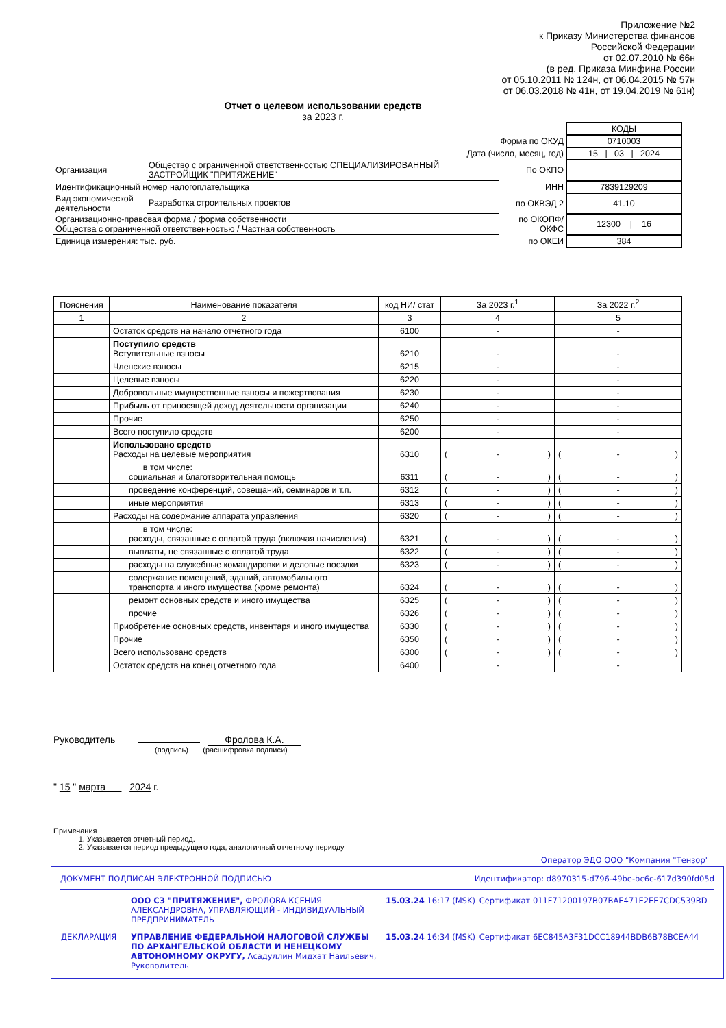Приложение №2
к Приказу Министерства финансов
Российской Федерации
от 02.07.2010 № 66н
(в ред. Приказа Минфина России
от 05.10.2011 № 124н, от 06.04.2015 № 57н
от 06.03.2018 № 41н, от 19.04.2019 № 61н)
Отчет о целевом использовании средств
за 2023 г.
| | | | КОДЫ |
| Форма по ОКУД | | | 0710003 |
| Дата (число, месяц, год) | | | 15 / 03 / 2024 |
| Организация | Общество с ограниченной ответственностью СПЕЦИАЛИЗИРОВАННЫЙ ЗАСТРОЙЩИК "ПРИТЯЖЕНИЕ" | По ОКПО | |
| Идентификационный номер налогоплательщика | | ИНН | 7839129209 |
| Вид экономической деятельности | Разработка строительных проектов | по ОКВЭД 2 | 41.10 |
| Организационно-правовая форма / форма собственности Общества с ограниченной ответственностью / Частная собственность | | по ОКОПФ/ ОКФС | 12300 / 16 |
| Единица измерения: тыс. руб. | | по ОКЕИ | 384 |
| Пояснения | Наименование показателя | код НИ/ стат | За 2023 г.<sup>1</sup> | За 2022 г.<sup>2</sup> |
| --- | --- | --- | --- | --- |
| 1 | 2 | 3 | 4 | 5 |
| | Остаток средств на начало отчетного года | 6100 | - | - |
| | Поступило средств Вступительные взносы | 6210 | - | - |
| | Членские взносы | 6215 | - | - |
| | Целевые взносы | 6220 | - | - |
| | Добровольные имущественные взносы и пожертвования | 6230 | - | - |
| | Прибыль от приносящей доход деятельности организации | 6240 | - | - |
| | Прочие | 6250 | - | - |
| | Всего поступило средств | 6200 | - | - |
| | Использовано средств Расходы на целевые мероприятия | 6310 | ( - ) | ( - ) |
| | в том числе: социальная и благотворительная помощь | 6311 | ( - ) | ( - ) |
| | проведение конференций, совещаний, семинаров и т.п. | 6312 | ( - ) | ( - ) |
| | иные мероприятия | 6313 | ( - ) | ( - ) |
| | Расходы на содержание аппарата управления | 6320 | ( - ) | ( - ) |
| | в том числе: расходы, связанные с оплатой труда (включая начисления) | 6321 | ( - ) | ( - ) |
| | выплаты, не связанные с оплатой труда | 6322 | ( - ) | ( - ) |
| | расходы на служебные командировки и деловые поездки | 6323 | ( - ) | ( - ) |
| | содержание помещений, зданий, автомобильного транспорта и иного имущества (кроме ремонта) | 6324 | ( - ) | ( - ) |
| | ремонт основных средств и иного имущества | 6325 | ( - ) | ( - ) |
| | прочие | 6326 | ( - ) | ( - ) |
| | Приобретение основных средств, инвентаря и иного имущества | 6330 | ( - ) | ( - ) |
| | Прочие | 6350 | ( - ) | ( - ) |
| | Всего использовано средств | 6300 | ( - ) | ( - ) |
| | Остаток средств на конец отчетного года | 6400 | - | - |
Руководитель Фролова К.А.
(подпись) (расшифровка подписи)
" 15 " марта 2024 г.
Примечания
1. Указывается отчетный период.
2. Указывается период предыдущего года, аналогичный отчетному периоду
Оператор ЭДО ООО "Компания "Тензор"
ДОКУМЕНТ ПОДПИСАН ЭЛЕКТРОННОЙ ПОДПИСЬЮ Идентификатор: d8970315-d796-49be-bc6c-617d390fd05d
| | ООО СЗ "ПРИТЯЖЕНИЕ", ФРОЛОВА КСЕНИЯ АЛЕКСАНДРОВНА, УПРАВЛЯЮЩИЙ - ИНДИВИДУАЛЬНЫЙ ПРЕДПРИНИМАТЕЛЬ | 15.03.24 16:17 (MSK) | Сертификат 011F71200197B07BAE471E2EE7CDC539BD |
| ДЕКЛАРАЦИЯ | УПРАВЛЕНИЕ ФЕДЕРАЛЬНОЙ НАЛОГОВОЙ СЛУЖБЫ ПО АРХАНГЕЛЬСКОЙ ОБЛАСТИ И НЕНЕЦКОМУ АВТОНОМНОМУ ОКРУГУ, Асадуллин Мидхат Наильевич, Руководитель | 15.03.24 16:34 (MSK) | Сертификат 6EC845A3F31DCC18944BDB6B78BCEA44 |